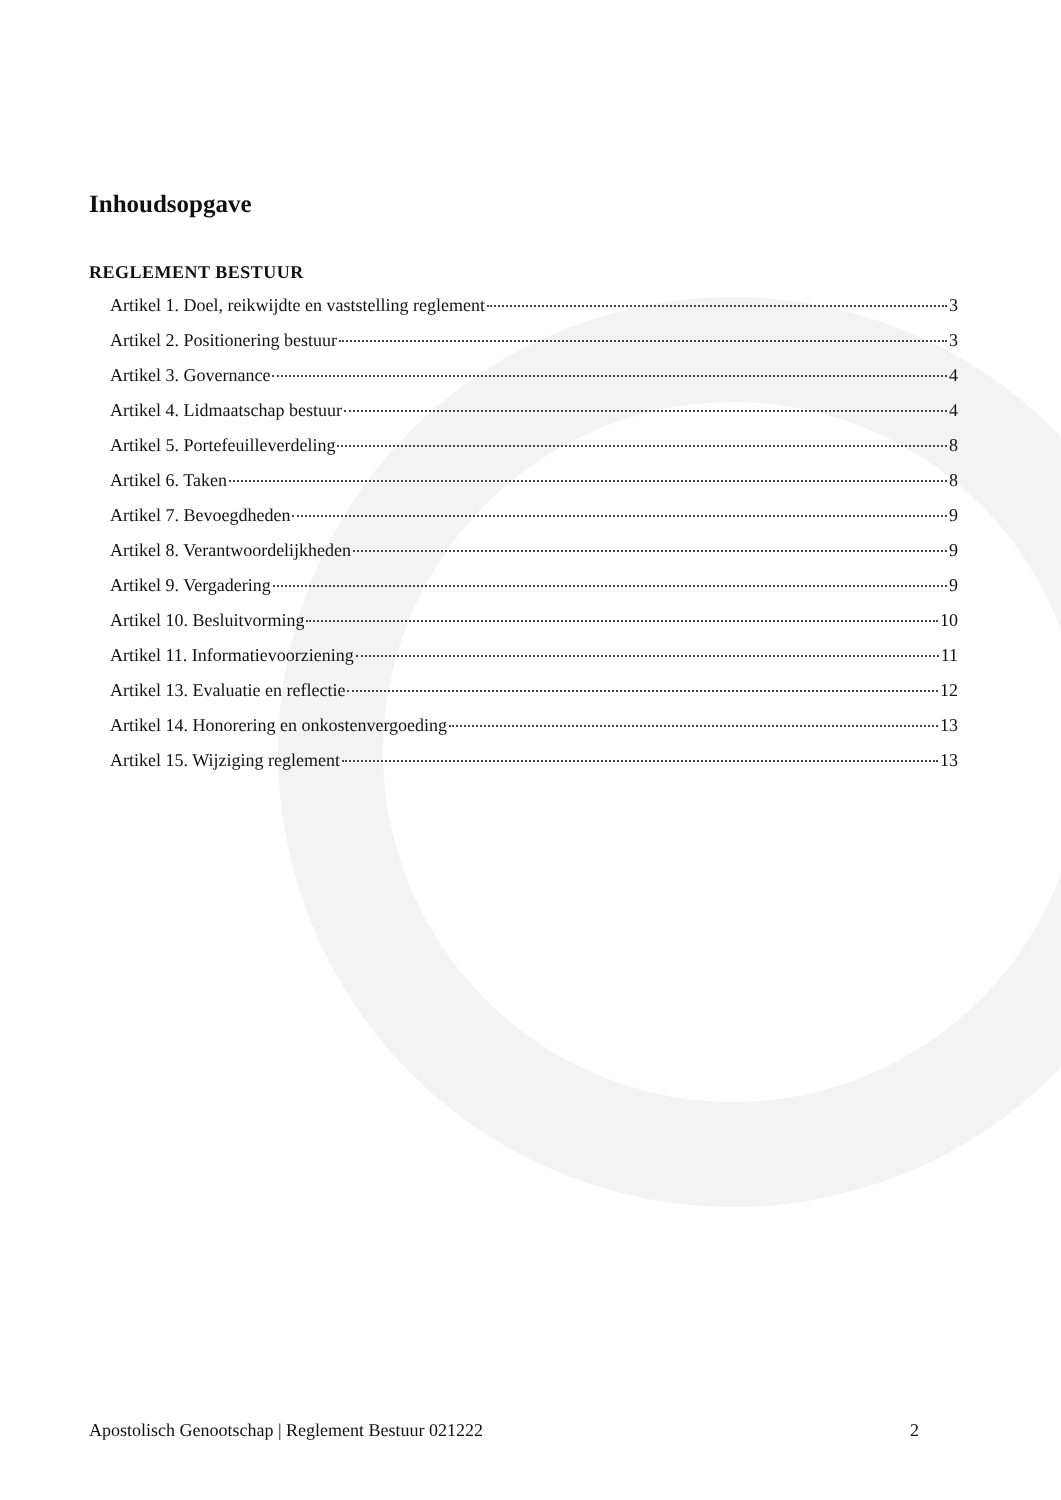Inhoudsopgave
REGLEMENT BESTUUR
Artikel 1. Doel, reikwijdte en vaststelling reglement 3
Artikel 2. Positionering bestuur 3
Artikel 3. Governance 4
Artikel 4. Lidmaatschap bestuur 4
Artikel 5. Portefeuilleverdeling 8
Artikel 6. Taken 8
Artikel 7. Bevoegdheden 9
Artikel 8. Verantwoordelijkheden 9
Artikel 9. Vergadering 9
Artikel 10. Besluitvorming 10
Artikel 11. Informatievoorziening 11
Artikel 13. Evaluatie en reflectie 12
Artikel 14. Honorering en onkostenvergoeding 13
Artikel 15. Wijziging reglement 13
Apostolisch Genootschap | Reglement Bestuur 021222 2